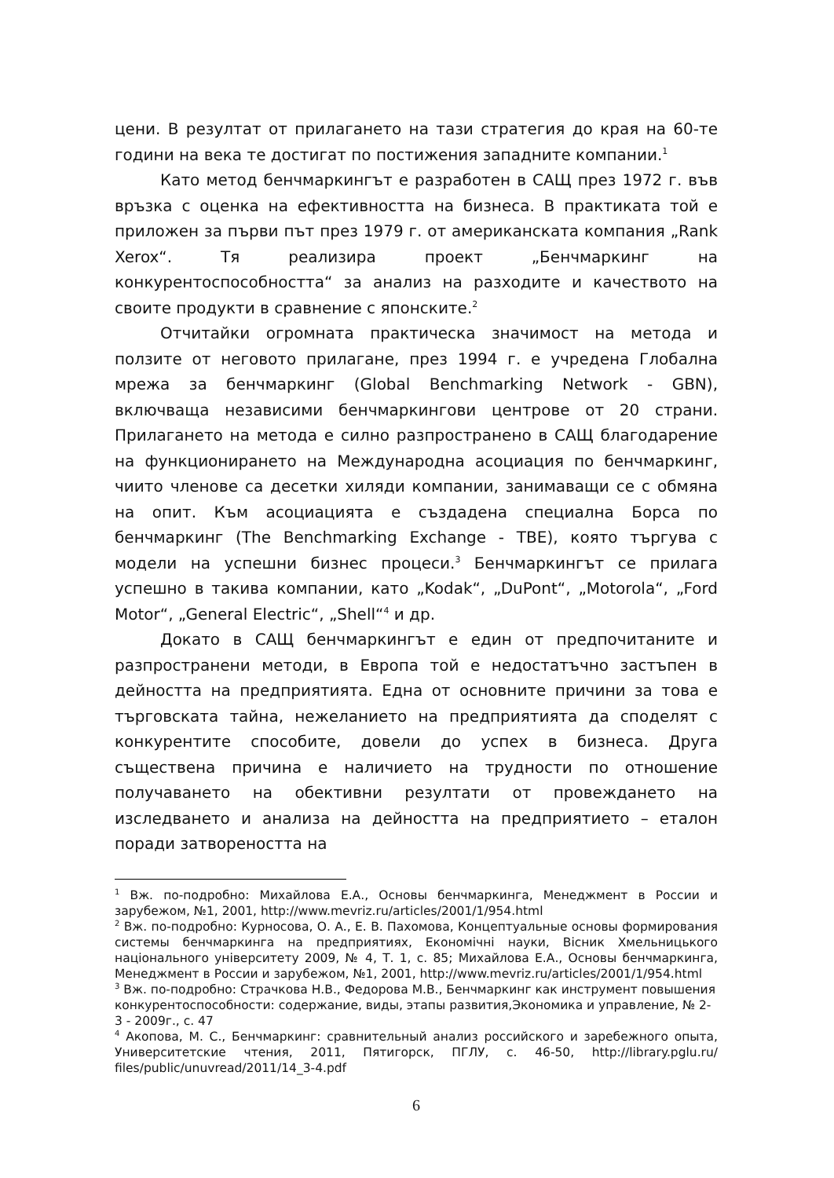цени. В резултат от прилагането на тази стратегия до края на 60-те години на века те достигат по постижения западните компании.<sup>1</sup>
Като метод бенчмаркингът е разработен в САЩ през 1972 г. във връзка с оценка на ефективността на бизнеса. В практиката той е приложен за първи път през 1979 г. от американската компания „Rank Xerox“. Тя реализира проект „Бенчмаркинг на конкурентоспособността“ за анализ на разходите и качеството на своите продукти в сравнение с японските.<sup>2</sup>
Отчитайки огромната практическа значимост на метода и ползите от неговото прилагане, през 1994 г. е учредена Глобална мрежа за бенчмаркинг (Global Benchmarking Network - GBN), включваща независими бенчмаркингови центрове от 20 страни. Прилагането на метода е силно разпространено в САЩ благодарение на функционирането на Международна асоциация по бенчмаркинг, чиито членове са десетки хиляди компании, занимаващи се с обмяна на опит. Към асоциацията е създадена специална Борса по бенчмаркинг (The Benchmarking Exchange - TBE), която търгува с модели на успешни бизнес процеси.<sup>3</sup> Бенчмаркингът се прилага успешно в такива компании, като „Kodak“, „DuPont“, „Motorola“, „Ford Motor“, „General Electric“, „Shell“<sup>4</sup> и др.
Докато в САЩ бенчмаркингът е един от предпочитаните и разпространени методи, в Европа той е недостатъчно застъпен в дейността на предприятията. Една от основните причини за това е търговската тайна, нежеланието на предприятията да споделят с конкурентите способите, довели до успех в бизнеса. Друга съществена причина е наличието на трудности по отношение получаването на обективни резултати от провеждането на изследването и анализа на дейността на предприятието – еталон поради затвореността на
<sup>1</sup> Вж. по-подробно: Михайлова Е.А., Основы бенчмаркинга, Менеджмент в России и зарубежом, №1, 2001, http://www.mevriz.ru/articles/2001/1/954.html
<sup>2</sup> Вж. по-подробно: Курносова, О. А., Е. В. Пахомова, Концептуальные основы формирования системы бенчмаркинга на предприятиях, Економічні науки, Вісник Хмельницького національного університету 2009, № 4, Т. 1, с. 85; Михайлова Е.А., Основы бенчмаркинга, Менеджмент в России и зарубежом, №1, 2001, http://www.mevriz.ru/articles/2001/1/954.html
<sup>3</sup> Вж. по-подробно: Страчкова Н.В., Федорова М.В., Бенчмаркинг как инструмент повышения конкурентоспособности: содержание, виды, этапы развития,Экономика и управление, № 2-3 - 2009г., с. 47
<sup>4</sup> Акопова, М. С., Бенчмаркинг: сравнительный анализ российского и заребежного опыта, Университетские чтения, 2011, Пятигорск, ПГЛУ, с. 46-50, http://library.pglu.ru/ files/public/unuvread/2011/14_3-4.pdf
6